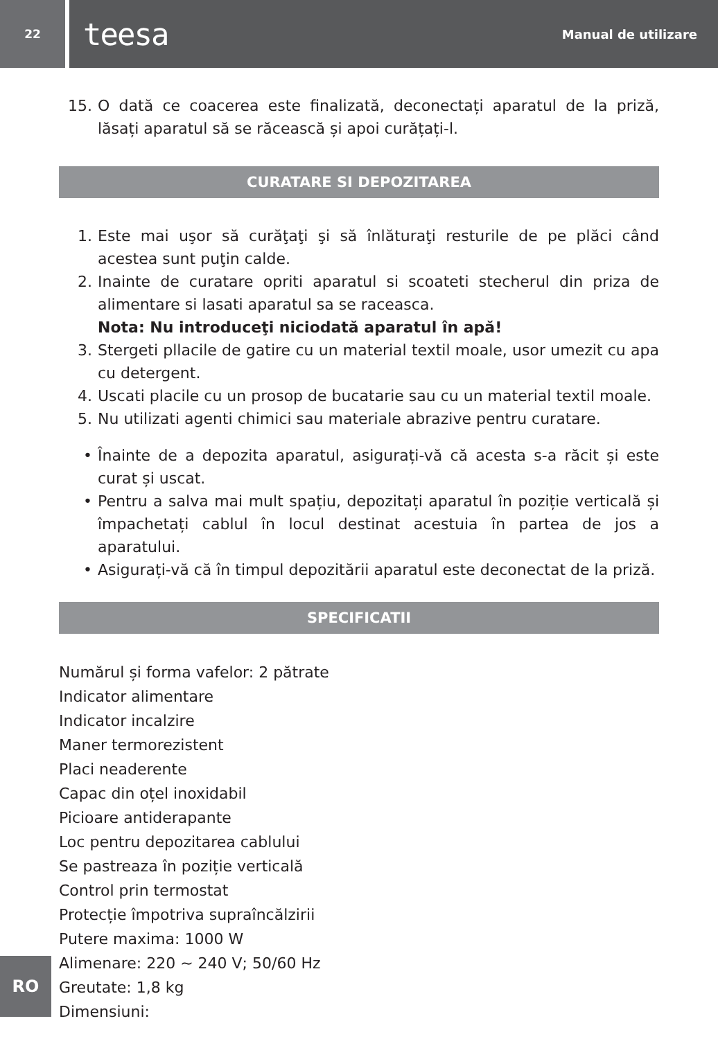22
teesa Manual de utilizare
15. O dată ce coacerea este finalizată, deconectați aparatul de la priză, lăsați aparatul să se răcească și apoi curățați-l.
CURATARE SI DEPOZITAREA
1. Este mai uşor să curăţaţi şi să înlăturaţi resturile de pe plăci când acestea sunt puţin calde.
2. Inainte de curatare opriti aparatul si scoateti stecherul din priza de alimentare si lasati aparatul sa se raceasca.
Nota: Nu introduceţi niciodată aparatul în apă!
3. Stergeti pllacile de gatire cu un material textil moale, usor umezit cu apa cu detergent.
4. Uscati placile cu un prosop de bucatarie sau cu un material textil moale.
5. Nu utilizati agenti chimici sau materiale abrazive pentru curatare.
• Înainte de a depozita aparatul, asigurați-vă că acesta s-a răcit și este curat și uscat.
• Pentru a salva mai mult spațiu, depozitați aparatul în poziție verticală și împachetați cablul în locul destinat acestuia în partea de jos a aparatului.
• Asigurați-vă că în timpul depozitării aparatul este deconectat de la priză.
SPECIFICATII
Numărul și forma vafelor: 2 pătrate
Indicator alimentare
Indicator incalzire
Maner termorezistent
Placi neaderente
Capac din oțel inoxidabil
Picioare antiderapante
Loc pentru depozitarea cablului
Se pastreaza în poziție verticală
Control prin termostat
Protecție împotriva supraîncălzirii
Putere maxima: 1000 W
Alimenare: 220 ~ 240 V; 50/60 Hz
Greutate: 1,8 kg
Dimensiuni:
RO